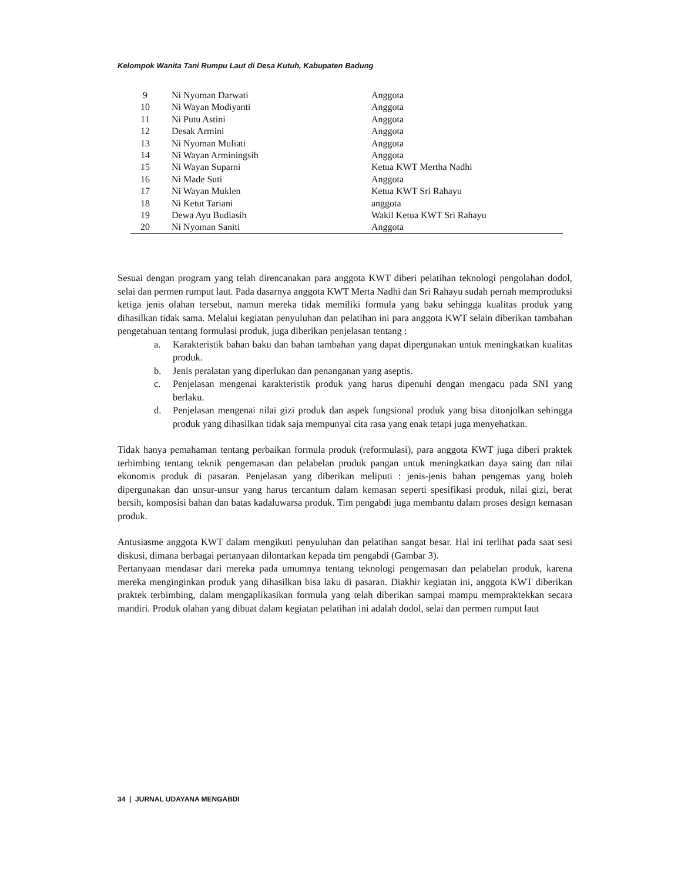Kelompok Wanita Tani Rumpu Laut di Desa Kutuh, Kabupaten Badung
| 9 | Ni Nyoman Darwati | Anggota |
| 10 | Ni Wayan Modiyanti | Anggota |
| 11 | Ni Putu Astini | Anggota |
| 12 | Desak Armini | Anggota |
| 13 | Ni Nyoman Muliati | Anggota |
| 14 | Ni Wayan Arminingsih | Anggota |
| 15 | Ni Wayan Suparni | Ketua KWT Mertha Nadhi |
| 16 | Ni Made Suti | Anggota |
| 17 | Ni Wayan Muklen | Ketua KWT Sri Rahayu |
| 18 | Ni Ketut Tariani | anggota |
| 19 | Dewa Ayu Budiasih | Wakil Ketua KWT Sri Rahayu |
| 20 | Ni Nyoman Saniti | Anggota |
Sesuai dengan program yang telah direncanakan para anggota KWT diberi pelatihan teknologi pengolahan dodol, selai dan permen rumput laut. Pada dasarnya anggota KWT Merta Nadhi dan Sri Rahayu sudah pernah memproduksi ketiga jenis olahan tersebut, namun mereka tidak memiliki formula yang baku sehingga kualitas produk yang dihasilkan tidak sama. Melalui kegiatan penyuluhan dan pelatihan ini para anggota KWT selain diberikan tambahan pengetahuan tentang formulasi produk, juga diberikan penjelasan tentang :
a. Karakteristik bahan baku dan bahan tambahan yang dapat dipergunakan untuk meningkatkan kualitas produk.
b. Jenis peralatan yang diperlukan dan penanganan yang aseptis.
c. Penjelasan mengenai karakteristik produk yang harus dipenuhi dengan mengacu pada SNI yang berlaku.
d. Penjelasan mengenai nilai gizi produk dan aspek fungsional produk yang bisa ditonjolkan sehingga produk yang dihasilkan tidak saja mempunyai cita rasa yang enak tetapi juga menyehatkan.
Tidak hanya pemahaman tentang perbaikan formula produk (reformulasi), para anggota KWT juga diberi praktek terbimbing tentang teknik pengemasan dan pelabelan produk pangan untuk meningkatkan daya saing dan nilai ekonomis produk di pasaran. Penjelasan yang diberikan meliputi : jenis-jenis bahan pengemas yang boleh dipergunakan dan unsur-unsur yang harus tercantum dalam kemasan seperti spesifikasi produk, nilai gizi, berat bersih, komposisi bahan dan batas kadaluwarsa produk. Tim pengabdi juga membantu dalam proses design kemasan produk.
Antusiasme anggota KWT dalam mengikuti penyuluhan dan pelatihan sangat besar. Hal ini terlihat pada saat sesi diskusi, dimana berbagai pertanyaan dilontarkan kepada tim pengabdi (Gambar 3).
Pertanyaan mendasar dari mereka pada umumnya tentang teknologi pengemasan dan pelabelan produk, karena mereka menginginkan produk yang dihasilkan bisa laku di pasaran. Diakhir kegiatan ini, anggota KWT diberikan praktek terbimbing, dalam mengaplikasikan formula yang telah diberikan sampai mampu mempraktekkan secara mandiri. Produk olahan yang dibuat dalam kegiatan pelatihan ini adalah dodol, selai dan permen rumput laut
34 | JURNAL UDAYANA MENGABDI